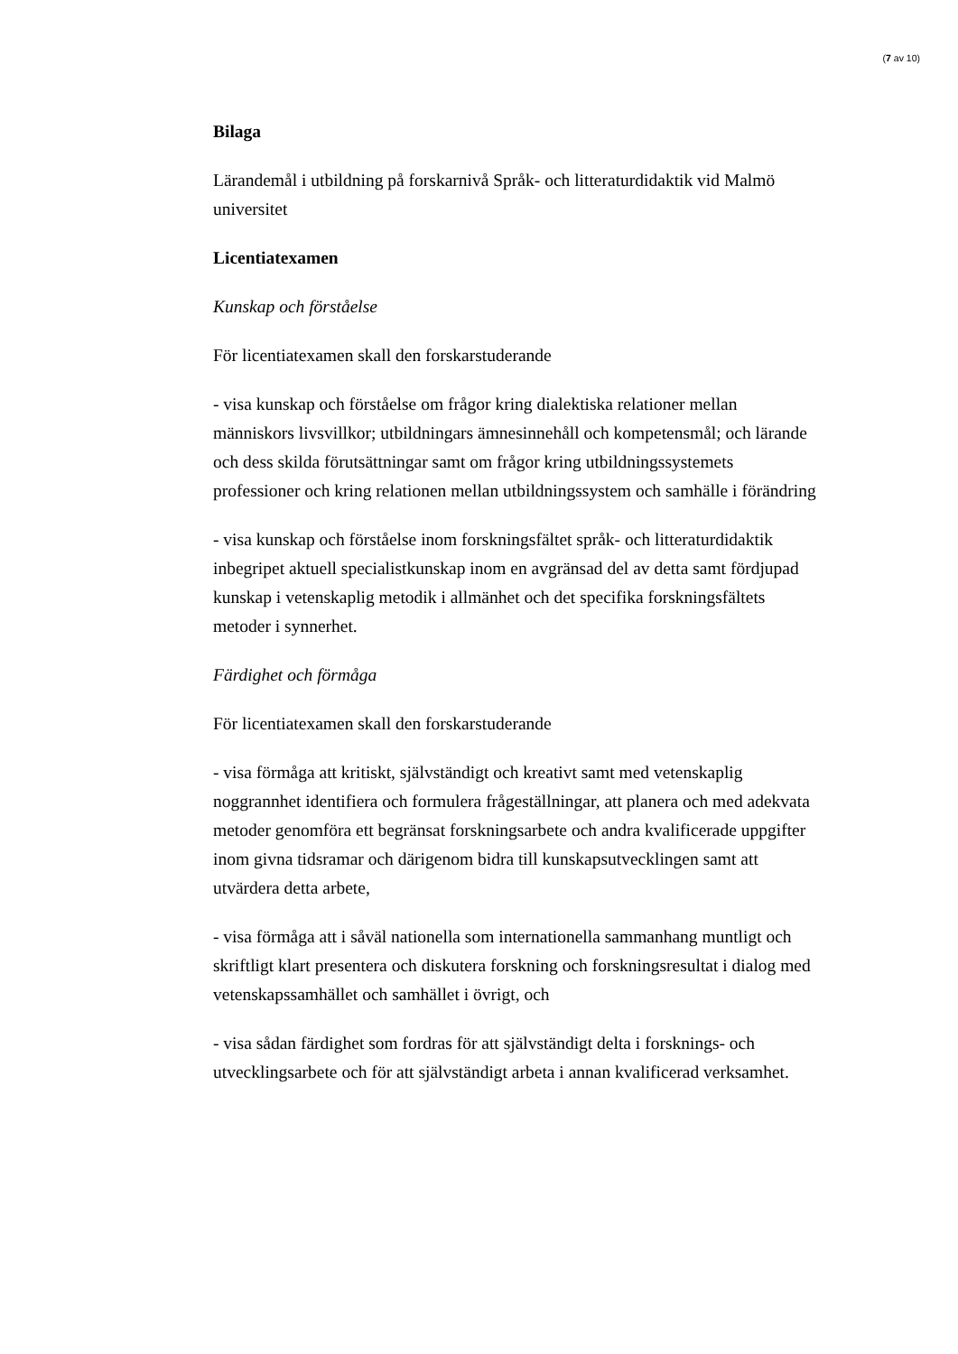(7 av 10)
Bilaga
Lärandemål i utbildning på forskarnivå Språk- och litteraturdidaktik vid Malmö universitet
Licentiatexamen
Kunskap och förståelse
För licentiatexamen skall den forskarstuderande
- visa kunskap och förståelse om frågor kring dialektiska relationer mellan människors livsvillkor; utbildningars ämnesinnehåll och kompetensmål; och lärande och dess skilda förutsättningar samt om frågor kring utbildningssystemets professioner och kring relationen mellan utbildningssystem och samhälle i förändring
- visa kunskap och förståelse inom forskningsfältet språk- och litteraturdidaktik inbegripet aktuell specialistkunskap inom en avgränsad del av detta samt fördjupad kunskap i vetenskaplig metodik i allmänhet och det specifika forskningsfältets metoder i synnerhet.
Färdighet och förmåga
För licentiatexamen skall den forskarstuderande
- visa förmåga att kritiskt, självständigt och kreativt samt med vetenskaplig noggrannhet identifiera och formulera frågeställningar, att planera och med adekvata metoder genomföra ett begränsat forskningsarbete och andra kvalificerade uppgifter inom givna tidsramar och därigenom bidra till kunskapsutvecklingen samt att utvärdera detta arbete,
- visa förmåga att i såväl nationella som internationella sammanhang muntligt och skriftligt klart presentera och diskutera forskning och forskningsresultat i dialog med vetenskapssamhället och samhället i övrigt, och
- visa sådan färdighet som fordras för att självständigt delta i forsknings- och utvecklingsarbete och för att självständigt arbeta i annan kvalificerad verksamhet.